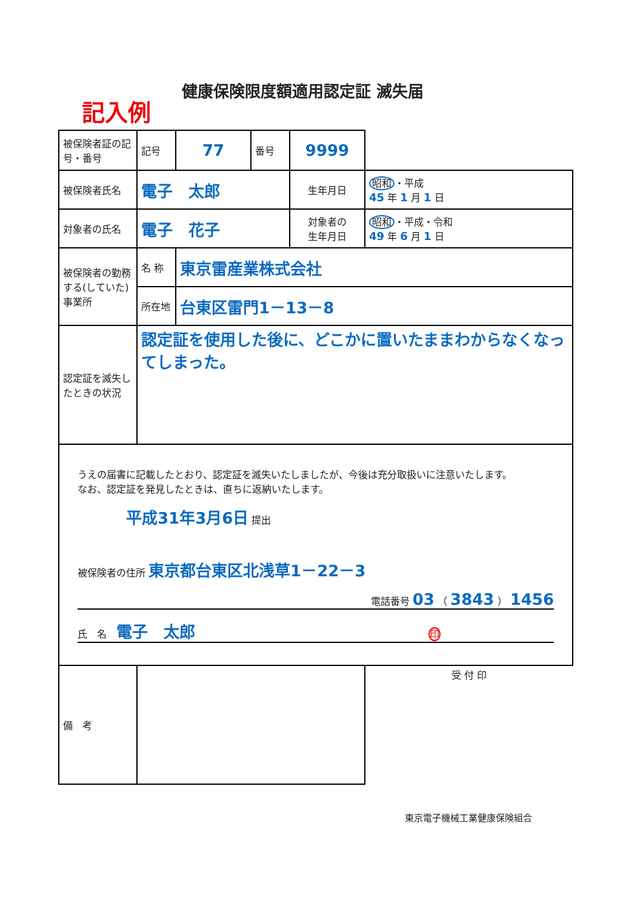健康保険限度額適用認定証 滅失届
記入例
| 被保険者証の記号・番号 | 記号 | 77 | 番号 | 9999 | |
| 被保険者氏名 | 電子 太郎 | | | 生年月日 | 昭和 ・平成 45 年 1 月 1 日 |
| 対象者の氏名 | 電子 花子 | | | 対象者の 生年月日 | 昭和 ・平成・令和 49 年 6 月 1 日 |
| 被保険者の勤務する(していた)事業所 | 名 称 | 東京雷産業株式会社 | | | |
| | 所在地 | 台東区雷門1－13－8 | | | |
| 認定証を滅失したときの状況 | 認定証を使用した後に、どこかに置いたままわからなくなってしまった。 | | | | |
| うえの届書に記載したとおり、認定証を滅失いたしましたが、今後は充分取扱いに注意いたします。 なお、認定証を発見したときは、直ちに返納いたします。 平成31年3月6日 提出 被保険者の住所 東京都台東区北浅草1－22－3 電話番号 03 （ 3843 ） 1456 氏 名 電子 太郎 印 | | | | | |
| 備 考 | | | | | 受 付 印 |
東京電子機械工業健康保険組合